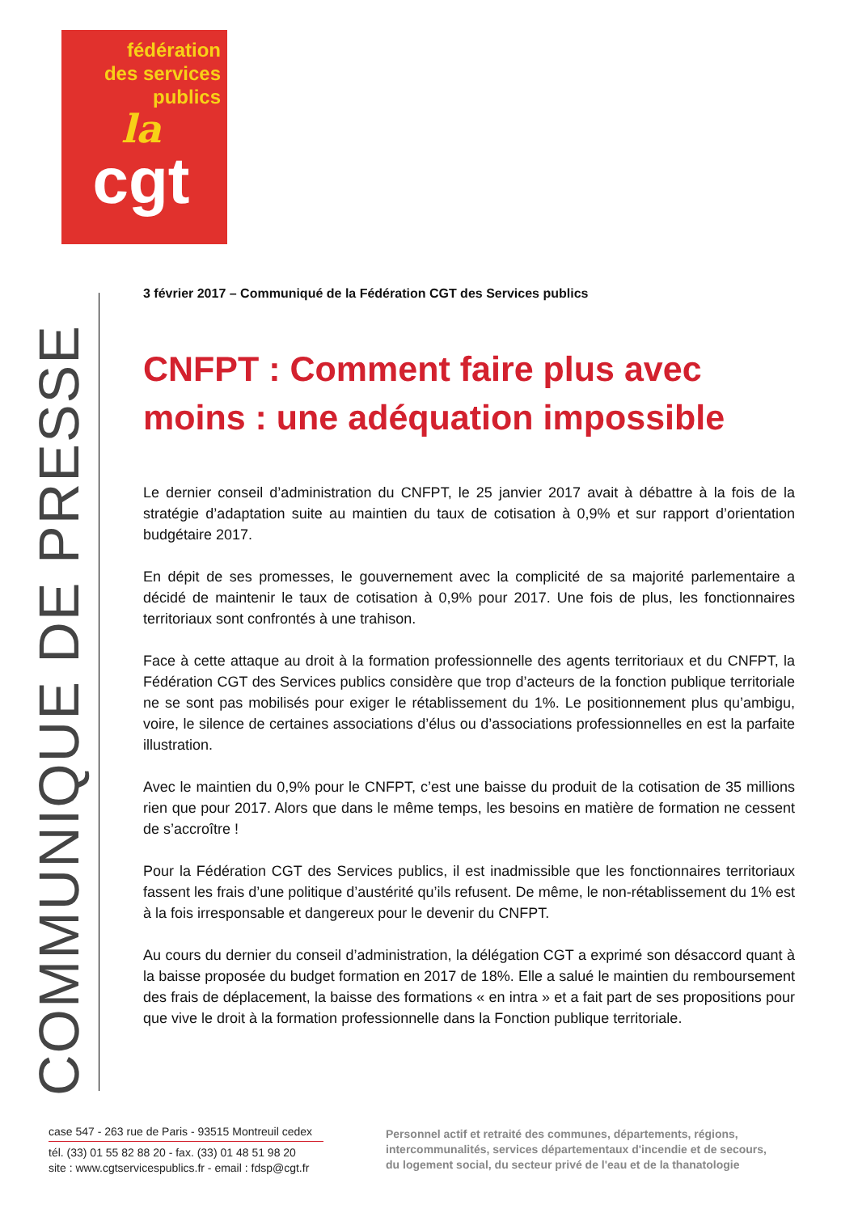fédération
des services
publics
la
cgt
COMMUNIQUE DE PRESSE
3 février 2017 – Communiqué de la Fédération CGT des Services publics
CNFPT : Comment faire plus avec moins : une adéquation impossible
Le dernier conseil d’administration du CNFPT, le 25 janvier 2017 avait à débattre à la fois de la stratégie d’adaptation suite au maintien du taux de cotisation à 0,9% et sur rapport d’orientation budgétaire 2017.
En dépit de ses promesses, le gouvernement avec la complicité de sa majorité parlementaire a décidé de maintenir le taux de cotisation à 0,9% pour 2017. Une fois de plus, les fonctionnaires territoriaux sont confrontés à une trahison.
Face à cette attaque au droit à la formation professionnelle des agents territoriaux et du CNFPT, la Fédération CGT des Services publics considère que trop d’acteurs de la fonction publique territoriale ne se sont pas mobilisés pour exiger le rétablissement du 1%. Le positionnement plus qu’ambigu, voire, le silence de certaines associations d’élus ou d’associations professionnelles en est la parfaite illustration.
Avec le maintien du 0,9% pour le CNFPT, c’est une baisse du produit de la cotisation de 35 millions rien que pour 2017. Alors que dans le même temps, les besoins en matière de formation ne cessent de s’accroître !
Pour la Fédération CGT des Services publics, il est inadmissible que les fonctionnaires territoriaux fassent les frais d’une politique d’austérité qu’ils refusent. De même, le non-rétablissement du 1% est à la fois irresponsable et dangereux pour le devenir du CNFPT.
Au cours du dernier du conseil d’administration, la délégation CGT a exprimé son désaccord quant à la baisse proposée du budget formation en 2017 de 18%. Elle a salué le maintien du remboursement des frais de déplacement, la baisse des formations « en intra » et a fait part de ses propositions pour que vive le droit à la formation professionnelle dans la Fonction publique territoriale.
case 547 - 263 rue de Paris - 93515 Montreuil cedex
tél. (33) 01 55 82 88 20 - fax. (33) 01 48 51 98 20
site : www.cgtservicespublics.fr - email : fdsp@cgt.fr
Personnel actif et retraité des communes, départements, régions,
intercommunalités, services départementaux d'incendie et de secours,
du logement social, du secteur privé de l'eau et de la thanatologie